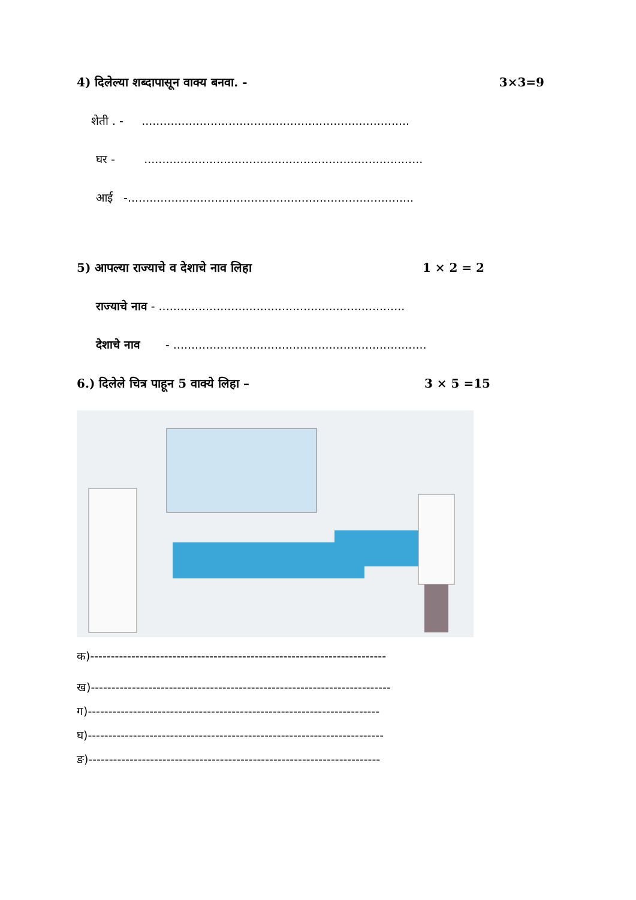4) दिलेल्या शब्दापासून वाक्य बनवा. - 3×3=9
शेती . - ..........................................................................
घर - .............................................................................
आई -...............................................................................
5) आपल्या राज्याचे व देशाचे नाव लिहा 1 × 2 = 2
राज्याचे नाव - ....................................................................
देशाचे नाव - ......................................................................
6.) दिलेले चित्र पाहून 5 वाक्ये लिहा – 3 × 5 =15
क)------------------------------------------------------------------------
ख)-------------------------------------------------------------------------
ग)-----------------------------------------------------------------------
घ)------------------------------------------------------------------------
ङ)-----------------------------------------------------------------------